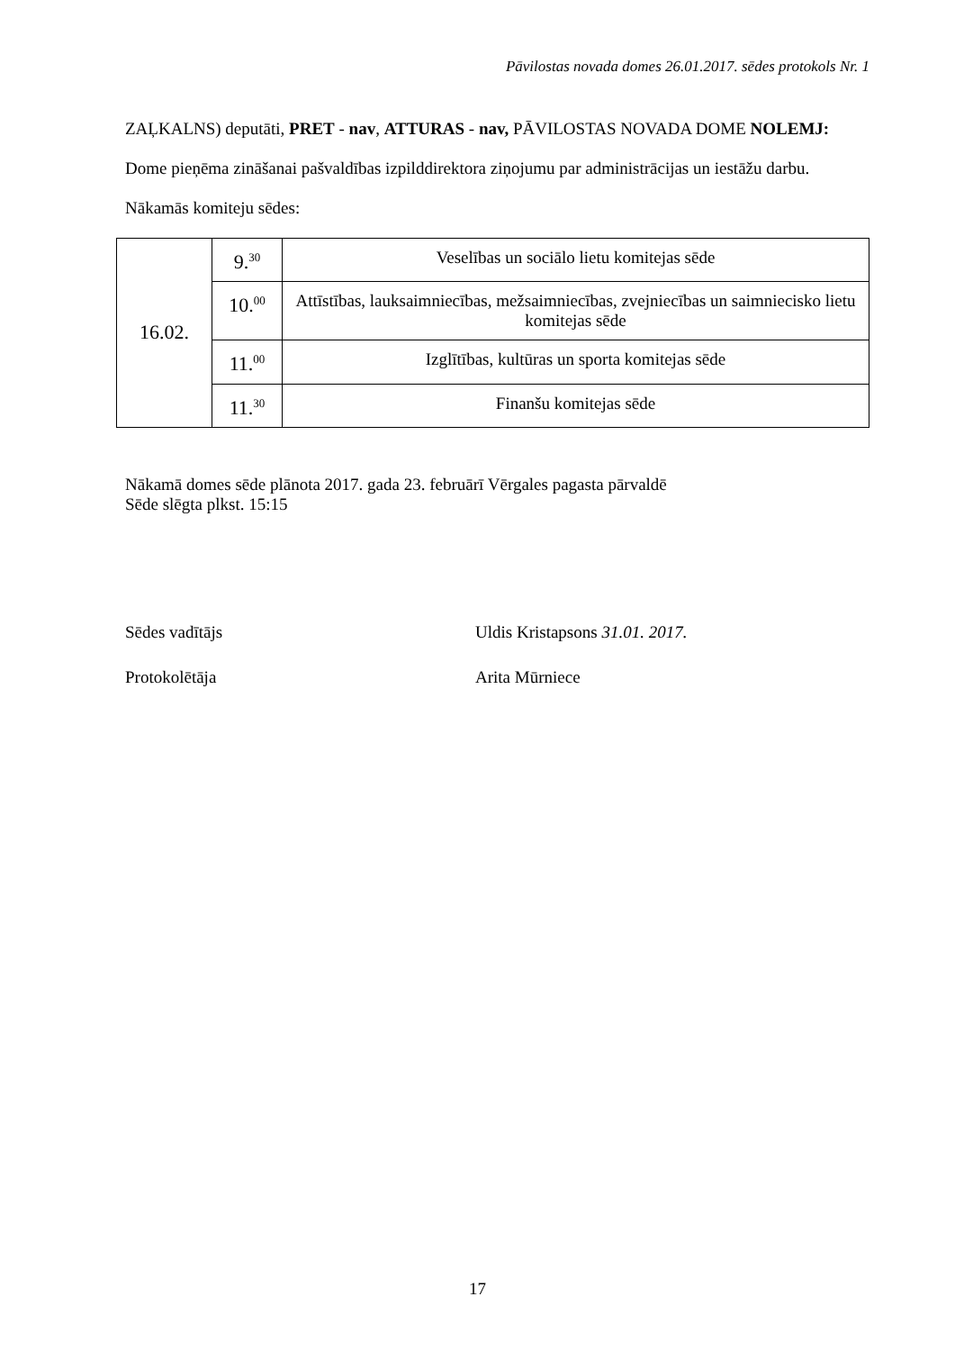Pāvilostas novada domes 26.01.2017. sēdes protokols Nr. 1
ZAĻKALNS) deputāti, PRET - nav, ATTURAS - nav, PĀVILOSTAS NOVADA DOME NOLEMJ:
Dome pieņēma zināšanai pašvaldības izpilddirektora ziņojumu par administrācijas un iestāžu darbu.
Nākamās komiteju sēdes:
| 16.02. | 9.<sup>30</sup> | Veselības un sociālo lietu komitejas sēde |
| | 10.<sup>00</sup> | Attīstības, lauksaimniecības, mežsaimniecības, zvejniecības un saimniecisko lietu komitejas sēde |
| | 11.<sup>00</sup> | Izglītības, kultūras un sporta komitejas sēde |
| | 11.<sup>30</sup> | Finanšu komitejas sēde |
Nākamā domes sēde plānota 2017. gada 23. februārī Vērgales pagasta pārvaldē
Sēde slēgta plkst. 15:15
Sēdes vadītājs Uldis Kristapsons 31.01. 2017.
Protokolētāja Arita Mūrniece
17